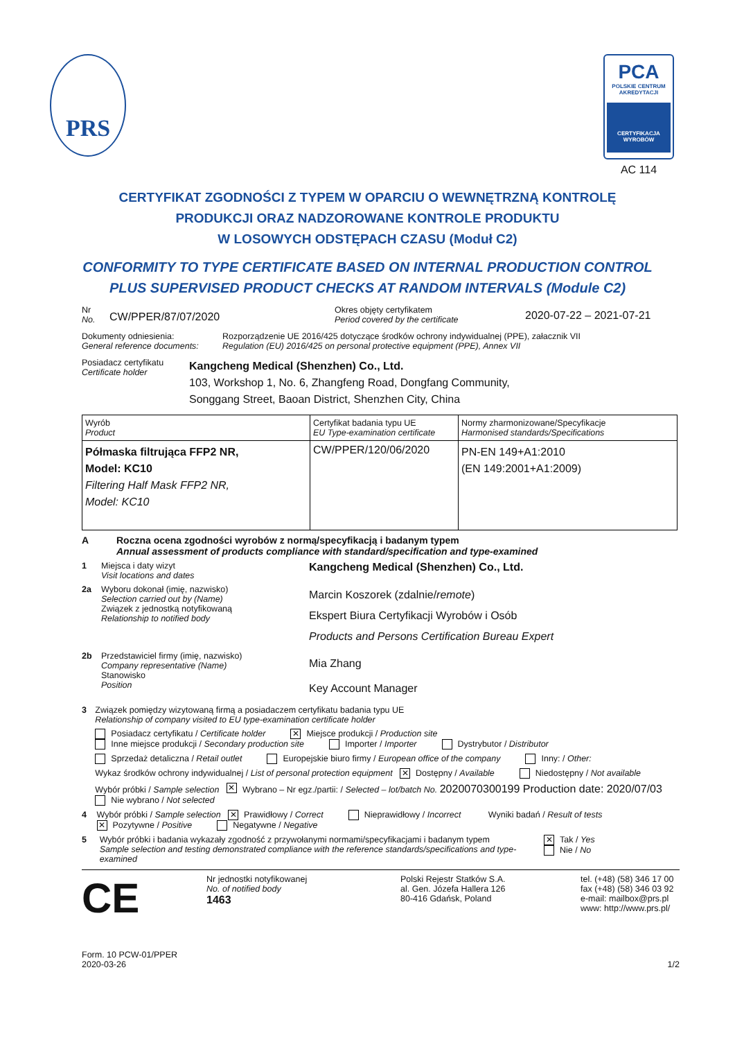PRS
PCA
POLSKIE CENTRUM AKREDYTACJI
CERTYFIKACJA WYROBÓW
AC 114
CERTYFIKAT ZGODNOŚCI Z TYPEM W OPARCIU O WEWNĘTRZNĄ KONTROLĘ
PRODUKCJI ORAZ NADZOROWANE KONTROLE PRODUKTU
W LOSOWYCH ODSTĘPACH CZASU (Moduł C2)
CONFORMITY TO TYPE CERTIFICATE BASED ON INTERNAL PRODUCTION CONTROL
PLUS SUPERVISED PRODUCT CHECKS AT RANDOM INTERVALS (Module C2)
Nr
No.
CW/PPER/87/07/2020
Okres objęty certyfikatem
Period covered by the certificate
2020-07-22 – 2021-07-21
Dokumenty odniesienia:
General reference documents:
Rozporządzenie UE 2016/425 dotyczące środków ochrony indywidualnej (PPE), załacznik VII
Regulation (EU) 2016/425 on personal protective equipment (PPE), Annex VII
Posiadacz certyfikatu
Certificate holder
Kangcheng Medical (Shenzhen) Co., Ltd.
103, Workshop 1, No. 6, Zhangfeng Road, Dongfang Community,
Songgang Street, Baoan District, Shenzhen City, China
| Wyrób Product | Certyfikat badania typu UE EU Type-examination certificate | Normy zharmonizowane/Specyfikacje Harmonised standards/Specifications |
| Półmaska filtrująca FFP2 NR, Model: KC10 Filtering Half Mask FFP2 NR, Model: KC10 | CW/PPER/120/06/2020 | PN-EN 149+A1:2010 (EN 149:2001+A1:2009) |
A Roczna ocena zgodności wyrobów z normą/specyfikacją i badanym typem
Annual assessment of products compliance with standard/specification and type-examined
1 Miejsca i daty wizyt
Visit locations and dates
Kangcheng Medical (Shenzhen) Co., Ltd.
2a Wyboru dokonał (imię, nazwisko)
Selection carried out by (Name)
Związek z jednostką notyfikowaną
Relationship to notified body
Marcin Koszorek (zdalnie/remote)
Ekspert Biura Certyfikacji Wyrobów i Osób
Products and Persons Certification Bureau Expert
2b Przedstawiciel firmy (imię, nazwisko)
Company representative (Name)
Stanowisko
Position
Mia Zhang
Key Account Manager
3 Związek pomiędzy wizytowaną firmą a posiadaczem certyfikatu badania typu UE
Relationship of company visited to EU type-examination certificate holder
Posiadacz certyfikatu / Certificate holder ✕ Miejsce produkcji / Production site Inne miejsce produkcji / Secondary production site Importer / Importer Dystrybutor / Distributor
Sprzedaż detaliczna / Retail outlet Europejskie biuro firmy / European office of the company Inny: / Other:
Wykaz środków ochrony indywidualnej / List of personal protection equipment ✕ Dostępny / Available Niedostępny / Not available
Wybór próbki / Sample selection ✕ Wybrano – Nr egz./partii: / Selected – lot/batch No. 2020070300199 Production date: 2020/07/03 Nie wybrano / Not selected
4 Wybór próbki / Sample selection ✕ Prawidłowy / Correct Nieprawidłowy / Incorrect Wyniki badań / Result of tests ✕ Pozytywne / Positive Negatywne / Negative
5 Wybór próbki i badania wykazały zgodność z przywołanymi normami/specyfikacjami i badanym typem
Sample selection and testing demonstrated compliance with the reference standards/specifications and type-examined
✕ Tak / Yes Nie / No
CE
Nr jednostki notyfikowanej
No. of notified body
1463
Polski Rejestr Statków S.A.
al. Gen. Józefa Hallera 126
80-416 Gdańsk, Poland
tel. (+48) (58) 346 17 00
fax (+48) (58) 346 03 92
e-mail: mailbox@prs.pl
www: http://www.prs.pl/
Form. 10 PCW-01/PPER
2020-03-26
1/2